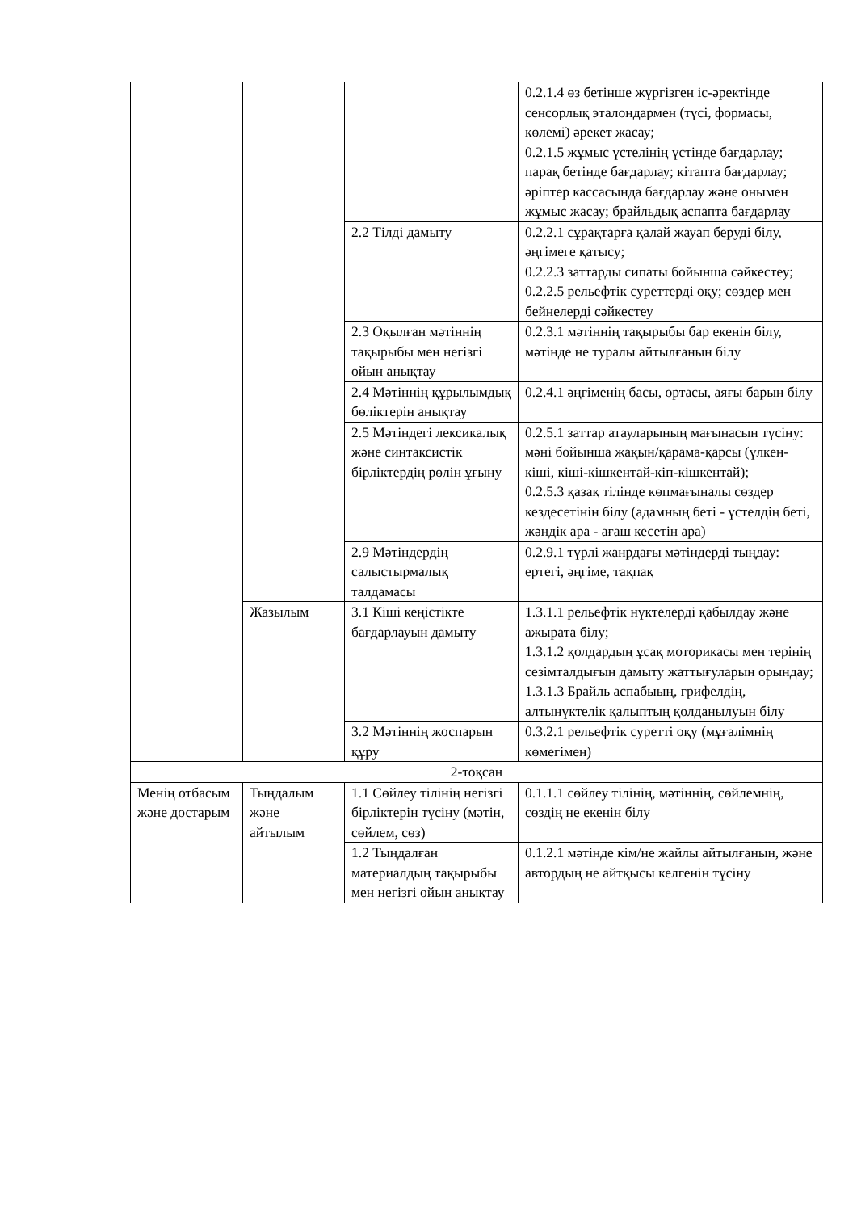| | | | 0.2.1.4 өз бетінше жүргізген іс-әректінде сенсорлық эталондармен (түсі, формасы, көлемі) әрекет жасау; 0.2.1.5 жұмыс үстелінің үстінде бағдарлау; парақ бетінде бағдарлау; кітапта бағдарлау; әріптер кассасында бағдарлау және онымен жұмыс жасау; брайльдық аспапта бағдарлау |
| | | 2.2 Тілді дамыту | 0.2.2.1 сұрақтарға қалай жауап беруді білу, әңгімеге қатысу; 0.2.2.3 заттарды сипаты бойынша сәйкестеу; 0.2.2.5 рельефтік суреттерді оқу; сөздер мен бейнелерді сәйкестеу |
| | | 2.3 Оқылған мәтіннің тақырыбы мен негізгі ойын анықтау | 0.2.3.1 мәтіннің тақырыбы бар екенін білу, мәтінде не туралы айтылғанын білу |
| | | 2.4 Мәтіннің құрылымдық бөліктерін анықтау | 0.2.4.1 әңгіменің басы, ортасы, аяғы барын білу |
| | | 2.5 Мәтіндегі лексикалық және синтаксистік бірліктердің рөлін ұғыну | 0.2.5.1 заттар атауларының мағынасын түсіну: мәні бойынша жақын/қарама-қарсы (үлкен-кіші, кіші-кішкентай-кіп-кішкентай); 0.2.5.3 қазақ тілінде көпмағыналы сөздер кездесетінін білу (адамның беті - үстелдің беті, жәндік ара - ағаш кесетін ара) |
| | | 2.9 Мәтіндердің салыстырмалық талдамасы | 0.2.9.1 түрлі жанрдағы мәтіндерді тыңдау: ертегі, әңгіме, тақпақ |
| | Жазылым | 3.1 Кіші кеңістікте бағдарлауын дамыту | 1.3.1.1 рельефтік нүктелерді қабылдау және ажырата білу; 1.3.1.2 қолдардың ұсақ моторикасы мен терінің сезімталдығын дамыту жаттығуларын орындау; 1.3.1.3 Брайль аспабыың, грифелдің, алтынүктелік қалыптың қолданылуын білу |
| | | 3.2 Мәтіннің жоспарын құру | 0.3.2.1 рельефтік суретті оқу (мұғалімнің көмегімен) |
| 2-тоқсан | | | |
| Менің отбасым және достарым | Тыңдалым және айтылым | 1.1 Сөйлеу тілінің негізгі бірліктерін түсіну (мәтін, сөйлем, сөз) | 0.1.1.1 сөйлеу тілінің, мәтіннің, сөйлемнің, сөздің не екенін білу |
| | | 1.2 Тыңдалған материалдың тақырыбы мен негізгі ойын анықтау | 0.1.2.1 мәтінде кім/не жайлы айтылғанын, және автордың не айтқысы келгенін түсіну |